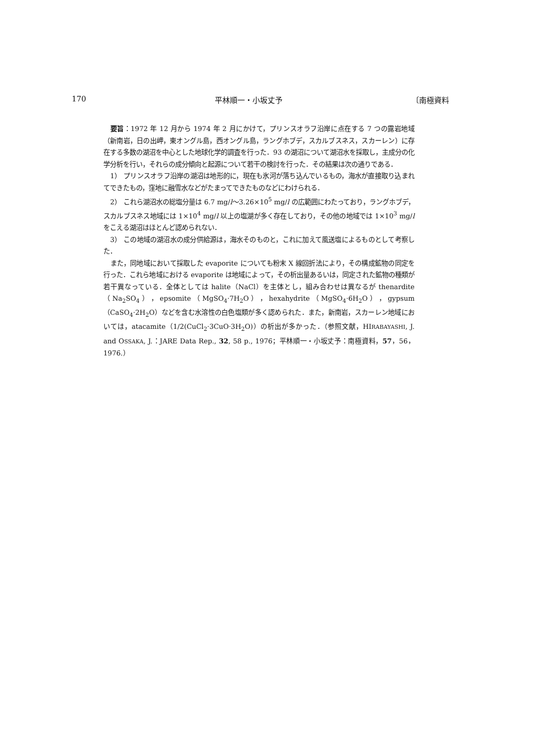170 平林順一・小坂丈予 〔南極資料
要旨：1972 年 12 月から 1974 年 2 月にかけて，プリンスオラフ沿岸に点在する 7 つの露岩地域（新南岩，日の出岬，東オングル島，西オングル島，ラングホブデ，スカルブスネス，スカーレン）に存在する多数の湖沼を中心とした地球化学的調査を行った．93 の湖沼について湖沼水を採取し，主成分の化学分析を行い，それらの成分傾向と起源について若干の検討を行った．その結果は次の通りである．
1） プリンスオラフ沿岸の湖沼は地形的に，現在も氷河が落ち込んでいるもの，海水が直接取り込まれてできたもの，窪地に融雪水などがたまってできたものなどにわけられる．
2） これら湖沼水の総塩分量は 6.7 mg/l〜3.26×10<sup>5</sup> mg/l の広範囲にわたっており，ラングホブデ，スカルブスネス地域には 1×10<sup>4</sup> mg/l 以上の塩湖が多く存在しており，その他の地域では 1×10<sup>3</sup> mg/l をこえる湖沼はほとんど認められない．
3） この地域の湖沼水の成分供給源は，海水そのものと，これに加えて風送塩によるものとして考察した．
また，同地域において採取した evaporite についても粉末 X 線回折法により，その構成鉱物の同定を行った．これら地域における evaporite は地域によって，その析出量あるいは，同定された鉱物の種類が若干異なっている．全体としては halite（NaCl）を主体とし，組み合わせは異なるが thenardite（Na<sub>2</sub>SO<sub>4</sub>），epsomite（MgSO<sub>4</sub>·7H<sub>2</sub>O），hexahydrite（MgSO<sub>4</sub>·6H<sub>2</sub>O），gypsum（CaSO<sub>4</sub>·2H<sub>2</sub>O）などを含む水溶性の白色塩類が多く認められた．また，新南岩，スカーレン地域においては，atacamite（1/2(CuCl<sub>2</sub>·3CuO·3H<sub>2</sub>O)）の析出が多かった．（参照文献，HIRABAYASHI, J. and OSSAKA, J.：JARE Data Rep., 32, 58 p., 1976；平林順一・小坂丈予：南極資料，57，56，1976.）